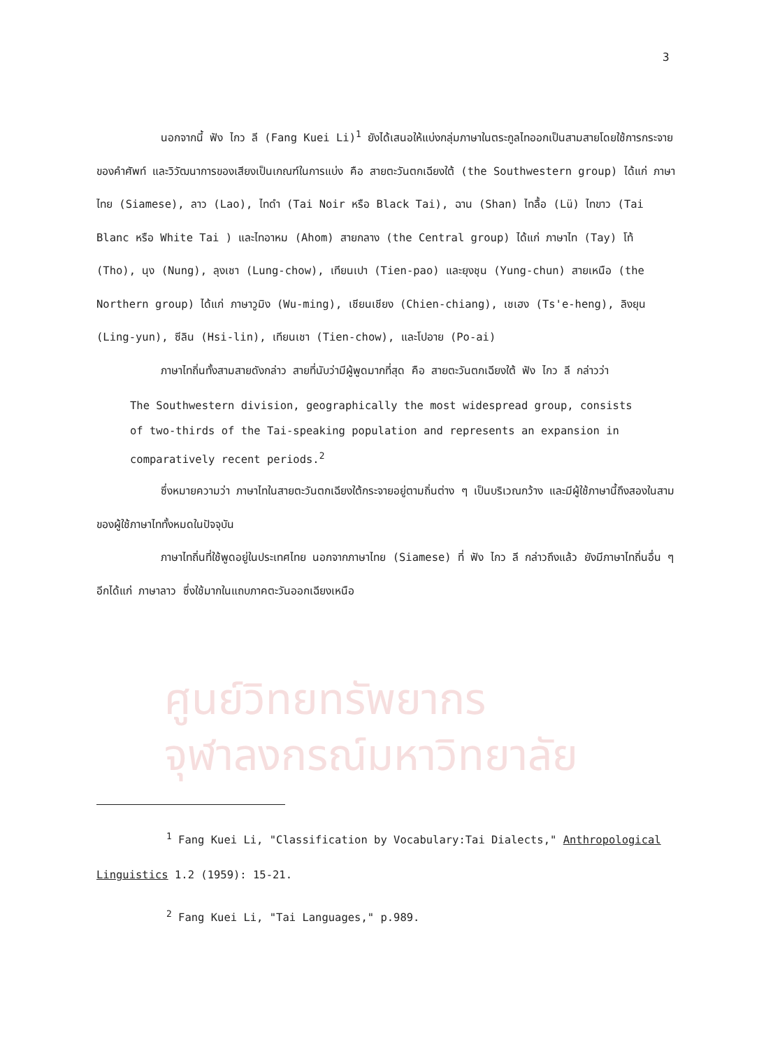ศูนย์วิทยทรัพยากร
จุฬาลงกรณ์มหาวิทยาลัย
3
นอกจากนี้ ฟัง ไกว ลี (Fang Kuei Li)<sup>1</sup> ยังได้เสนอให้แบ่งกลุ่มภาษาในตระกูลไทออกเป็นสามสายโดยใช้การกระจายของคำศัพท์ และวิวัฒนาการของเสียงเป็นเกณฑ์ในการแบ่ง คือ สายตะวันตกเฉียงใต้ (the Southwestern group) ได้แก่ ภาษาไทย (Siamese), ลาว (Lao), ไทดำ (Tai Noir หรือ Black Tai), ฉาน (Shan) ไทลื้อ (Lü) ไทขาว (Tai Blanc หรือ White Tai ) และไทอาหม (Ahom) สายกลาง (the Central group) ได้แก่ ภาษาไท (Tay) โท้ (Tho), นุง (Nung), ลุงเชา (Lung-chow), เทียนเปา (Tien-pao) และยุงชุน (Yung-chun) สายเหนือ (the Northern group) ได้แก่ ภาษาวูมิง (Wu-ming), เชียนเชียง (Chien-chiang), เชเฮง (Ts'e-heng), ลิงยุน (Ling-yun), ซีลิน (Hsi-lin), เทียนเชา (Tien-chow), และโปอาย (Po-ai)
ภาษาไทถิ่นทั้งสามสายดังกล่าว สายที่นับว่ามีผู้พูดมากที่สุด คือ สายตะวันตกเฉียงใต้ ฟัง ไกว ลี กล่าวว่า
The Southwestern division, geographically the most widespread group, consists of two-thirds of the Tai-speaking population and represents an expansion in comparatively recent periods.<sup>2</sup>
ซึ่งหมายความว่า ภาษาไทในสายตะวันตกเฉียงใต้กระจายอยู่ตามถิ่นต่าง ๆ เป็นบริเวณกว้าง และมีผู้ใช้ภาษานี้ถึงสองในสามของผู้ใช้ภาษาไททั้งหมดในปัจจุบัน
ภาษาไทถิ่นที่ใช้พูดอยู่ในประเทศไทย นอกจากภาษาไทย (Siamese) ที่ ฟัง ไกว ลี กล่าวถึงแล้ว ยังมีภาษาไทถิ่นอื่น ๆ อีกได้แก่ ภาษาลาว ซึ่งใช้มากในแถบภาคตะวันออกเฉียงเหนือ
<sup>1</sup> Fang Kuei Li, "Classification by Vocabulary:Tai Dialects," Anthropological Linguistics 1.2 (1959): 15-21.
<sup>2</sup> Fang Kuei Li, "Tai Languages," p.989.